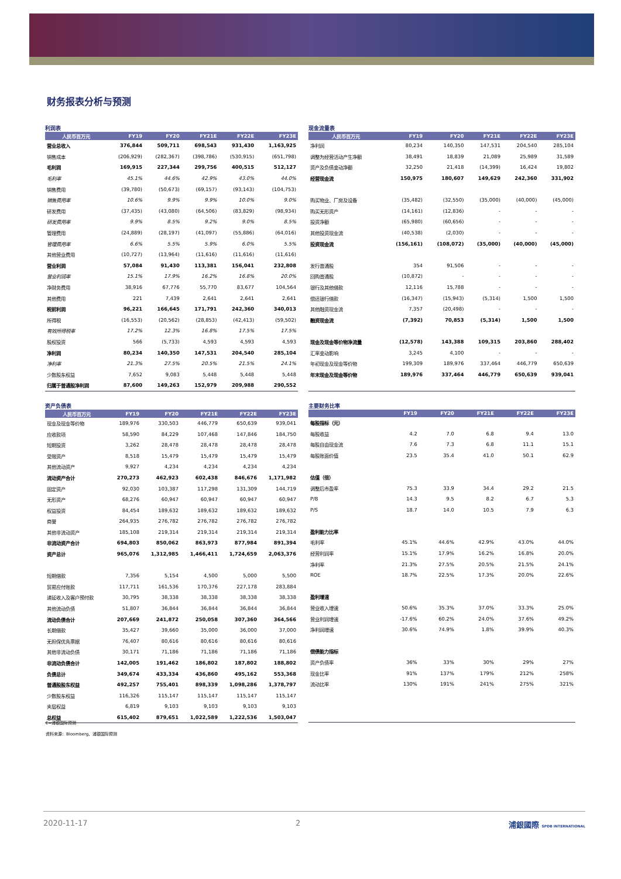财务报表分析与预测
利润表
| 人民币百万元 | FY19 | FY20 | FY21E | FY22E | FY23E |
| --- | --- | --- | --- | --- | --- |
| 营业总收入 | 376,844 | 509,711 | 698,543 | 931,430 | 1,163,925 |
| 销售成本 | (206,929) | (282,367) | (398,786) | (530,915) | (651,798) |
| 毛利润 | 169,915 | 227,344 | 299,756 | 400,515 | 512,127 |
| 毛利率 | 45.1% | 44.6% | 42.9% | 43.0% | 44.0% |
| 销售费用 | (39,780) | (50,673) | (69,157) | (93,143) | (104,753) |
| 销售费用率 | 10.6% | 9.9% | 9.9% | 10.0% | 9.0% |
| 研发费用 | (37,435) | (43,080) | (64,506) | (83,829) | (98,934) |
| 研发费用率 | 9.9% | 8.5% | 9.2% | 9.0% | 8.5% |
| 管理费用 | (24,889) | (28,197) | (41,097) | (55,886) | (64,016) |
| 管理费用率 | 6.6% | 5.5% | 5.9% | 6.0% | 5.5% |
| 其他营业费用 | (10,727) | (13,964) | (11,616) | (11,616) | (11,616) |
| 营业利润 | 57,084 | 91,430 | 113,381 | 156,041 | 232,808 |
| 营业利润率 | 15.1% | 17.9% | 16.2% | 16.8% | 20.0% |
| 净财务费用 | 38,916 | 67,776 | 55,770 | 83,677 | 104,564 |
| 其他费用 | 221 | 7,439 | 2,641 | 2,641 | 2,641 |
| 税前利润 | 96,221 | 166,645 | 171,791 | 242,360 | 340,013 |
| 所得税 | (16,553) | (20,562) | (28,853) | (42,413) | (59,502) |
| 有效所得税率 | 17.2% | 12.3% | 16.8% | 17.5% | 17.5% |
| 股权投资 | 566 | (5,733) | 4,593 | 4,593 | 4,593 |
| 净利润 | 80,234 | 140,350 | 147,531 | 204,540 | 285,104 |
| 净利率 | 21.3% | 27.5% | 20.5% | 21.5% | 24.1% |
| 少数股东权益 | 7,652 | 9,083 | 5,448 | 5,448 | 5,448 |
| 归属于普通股净利润 | 87,600 | 149,263 | 152,979 | 209,988 | 290,552 |
现金流量表
| 人民币百万元 | FY19 | FY20 | FY21E | FY22E | FY23E |
| --- | --- | --- | --- | --- | --- |
| 净利润 | 80,234 | 140,350 | 147,531 | 204,540 | 285,104 |
| 调整为经营活动产生净额 | 38,491 | 18,839 | 21,089 | 25,989 | 31,589 |
| 资产及负债变动净额 | 32,250 | 21,418 | (14,399) | 16,424 | 19,802 |
| 经营现金流 | 150,975 | 180,607 | 149,629 | 242,360 | 331,902 |
| 购买物业、厂房及设备 | (35,482) | (32,550) | (35,000) | (40,000) | (45,000) |
| 购买无形资产 | (14,161) | (12,836) | - | - | - |
| 投资净额 | (65,980) | (60,656) | - | - | - |
| 其他投资现金流 | (40,538) | (2,030) | - | - | - |
| 投资现金流 | (156,161) | (108,072) | (35,000) | (40,000) | (45,000) |
| 发行普通股 | 354 | 91,506 | - | - | - |
| 回购普通股 | (10,872) | - | - | - | - |
| 银行及其他借款 | 12,116 | 15,788 | - | - | - |
| 偿还银行借款 | (16,347) | (15,943) | (5,314) | 1,500 | 1,500 |
| 其他融资现金流 | 7,357 | (20,498) | - | - | - |
| 融资现金流 | (7,392) | 70,853 | (5,314) | 1,500 | 1,500 |
| 现金及现金等价物净流量 | (12,578) | 143,388 | 109,315 | 203,860 | 288,402 |
| 汇率变动影响 | 3,245 | 4,100 | - | - | - |
| 年初现金及现金等价物 | 199,309 | 189,976 | 337,464 | 446,779 | 650,639 |
| 年末现金及现金等价物 | 189,976 | 337,464 | 446,779 | 650,639 | 939,041 |
资产负债表
| 人民币百万元 | FY19 | FY20 | FY21E | FY22E | FY23E |
| --- | --- | --- | --- | --- | --- |
| 现金及现金等价物 | 189,976 | 330,503 | 446,779 | 650,639 | 939,041 |
| 应收款项 | 58,590 | 84,229 | 107,468 | 147,846 | 184,750 |
| 短期投资 | 3,262 | 28,478 | 28,478 | 28,478 | 28,478 |
| 受限资产 | 8,518 | 15,479 | 15,479 | 15,479 | 15,479 |
| 其他流动资产 | 9,927 | 4,234 | 4,234 | 4,234 | 4,234 |
| 流动资产合计 | 270,273 | 462,923 | 602,438 | 846,676 | 1,171,982 |
| 固定资产 | 92,030 | 103,387 | 117,298 | 131,309 | 144,719 |
| 无形资产 | 68,276 | 60,947 | 60,947 | 60,947 | 60,947 |
| 权益投资 | 84,454 | 189,632 | 189,632 | 189,632 | 189,632 |
| 商誉 | 264,935 | 276,782 | 276,782 | 276,782 | 276,782 |
| 其他非流动资产 | 185,108 | 219,314 | 219,314 | 219,314 | 219,314 |
| 非流动资产合计 | 694,803 | 850,062 | 863,973 | 877,984 | 891,394 |
| 资产总计 | 965,076 | 1,312,985 | 1,466,411 | 1,724,659 | 2,063,376 |
| 短期借款 | 7,356 | 5,154 | 4,500 | 5,000 | 5,500 |
| 贸易应付账款 | 117,711 | 161,536 | 170,376 | 227,178 | 283,884 |
| 递延收入及客户预付款 | 30,795 | 38,338 | 38,338 | 38,338 | 38,338 |
| 其他流动负债 | 51,807 | 36,844 | 36,844 | 36,844 | 36,844 |
| 流动负债合计 | 207,669 | 241,872 | 250,058 | 307,360 | 364,566 |
| 长期借款 | 35,427 | 39,660 | 35,000 | 36,000 | 37,000 |
| 无担保优先票据 | 76,407 | 80,616 | 80,616 | 80,616 | 80,616 |
| 其他非流动负债 | 30,171 | 71,186 | 71,186 | 71,186 | 71,186 |
| 非流动负债合计 | 142,005 | 191,462 | 186,802 | 187,802 | 188,802 |
| 负债总计 | 349,674 | 433,334 | 436,860 | 495,162 | 553,368 |
| 普通股股东权益 | 492,257 | 755,401 | 898,339 | 1,098,286 | 1,378,797 |
| 少数股东权益 | 116,326 | 115,147 | 115,147 | 115,147 | 115,147 |
| 夹层权益 | 6,819 | 9,103 | 9,103 | 9,103 | 9,103 |
| 总权益 | 615,402 | 879,651 | 1,022,589 | 1,222,536 | 1,503,047 |
主要财务比率
| | FY19 | FY20 | FY21E | FY22E | FY23E |
| --- | --- | --- | --- | --- | --- |
| 每股指标（元） | | | | | |
| 每股收益 | 4.2 | 7.0 | 6.8 | 9.4 | 13.0 |
| 每股自由现金流 | 7.6 | 7.3 | 6.8 | 11.1 | 15.1 |
| 每股账面价值 | 23.5 | 35.4 | 41.0 | 50.1 | 62.9 |
| 估值（倍） | | | | | |
| 调整后市盈率 | 75.3 | 33.9 | 34.4 | 29.2 | 21.5 |
| P/B | 14.3 | 9.5 | 8.2 | 6.7 | 5.3 |
| P/S | 18.7 | 14.0 | 10.5 | 7.9 | 6.3 |
| 盈利能力比率 | | | | | |
| 毛利率 | 45.1% | 44.6% | 42.9% | 43.0% | 44.0% |
| 经营利润率 | 15.1% | 17.9% | 16.2% | 16.8% | 20.0% |
| 净利率 | 21.3% | 27.5% | 20.5% | 21.5% | 24.1% |
| ROE | 18.7% | 22.5% | 17.3% | 20.0% | 22.6% |
| 盈利增速 | | | | | |
| 营业收入增速 | 50.6% | 35.3% | 37.0% | 33.3% | 25.0% |
| 营业利润增速 | -17.6% | 60.2% | 24.0% | 37.6% | 49.2% |
| 净利润增速 | 30.6% | 74.9% | 1.8% | 39.9% | 40.3% |
| 偿债能力指标 | | | | | |
| 资产负债率 | 36% | 33% | 30% | 29% | 27% |
| 现金比率 | 91% | 137% | 179% | 212% | 258% |
| 流动比率 | 130% | 191% | 241% | 275% | 321% |
E=浦银国际预测
资料来源：Bloomberg、浦银国际预测
2020-11-17 2 浦銀國際 SPDB INTERNATIONAL